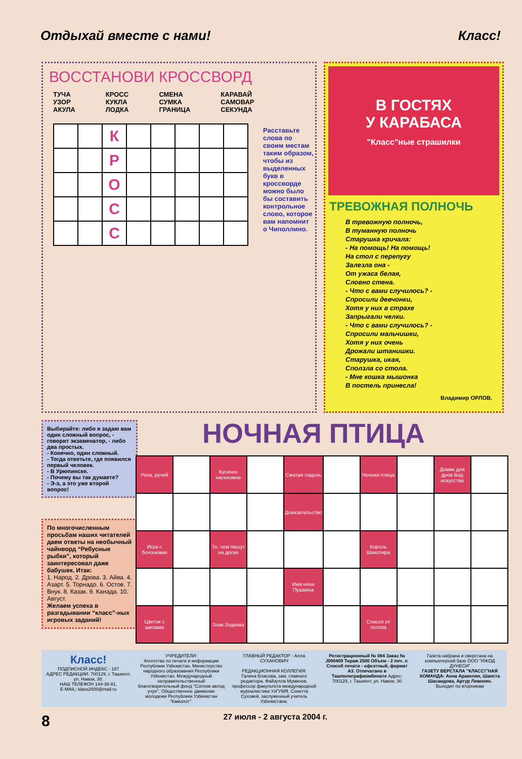Отдыхай вместе с нами! Класс!
ВОССТАНОВИ КРОССВОРД
ТУЧА
УЗОР
АКУЛА
КРОСС
КУКЛА
ЛОДКА
СМЕНА
СУМКА
ГРАНИЦА
КАРАВАЙ
САМОВАР
СЕКУНДА
| | | К | | | | | |
| | | Р | | | | | |
| | | О | | | | | |
| | | С | | | | | |
| | | С | | | | | |
Расставьте слова по своим местам таким образом, чтобы из выделенных букв в кроссворде можно было бы составить контрольное слово, которое вам напомнит о Чиполлино.
В ГОСТЯХ
У КАРАБАСА
"Класс"ные страшилки
ТРЕВОЖНАЯ ПОЛНОЧЬ
В тревожную полночь,
В туманную полночь
Старушка кричала:
- На помощь! На помощь!
На стол с перепугу
Залезла она -
От ужаса белая,
Словно стена.
- Что с вами случилось? -
Спросили девчонки,
Хотя у них в страхе
Запрыгали челки.
- Что с вами случилось? -
Спросили мальчишки,
Хотя у них очень
Дрожали штанишки.
Старушка, икая,
Сползла со стола.
- Мне кошка мышонка
В постель принесла!
Владимир ОРЛОВ.
НОЧНАЯ ПТИЦА
Выбирайте: либо я задаю вам один сложный вопрос, - говорит экзаменатор, - либо два простых.
- Конечно, один сложный.
- Тогда ответьте, где появился первый человек.
- В Урюпинске.
- Почему вы так думаете?
- Э-э, а это уже второй вопрос!
По многочисленным просьбам наших читателей даем ответы на необычный чайнворд “Ребусные рыбки”, который заинтересовал даже бабушек. Итак:
1. Народ. 2. Дрова. 3. Айва. 4. Азарт. 5. Торнадо. 6. Остов. 7. Внук. 8. Казак. 9. Канада. 10. Август.
Желаем успеха в разгадывании “класс”-ных игровых заданий!
| Река, ручей | | Кусачее насекомое | | Сжатая ладонь | | Ночная птица | | Домик для дров Вид искусства | |
| | | | | Доказательство | | | | | |
| Игра с бочонками | | То, чем пишут на доске | | | | Король Шекспира | | | |
| | | | | Имя няни Пушкина | | | | | |
| Цветок с шипами | | Знак Зодиака | | | | Спасся от потопа | | | |
Класс!
ПОДПИСНОЙ ИНДЕКС - 187
АДРЕС РЕДАКЦИИ: 700129, г. Ташкент, ул. Навои, 30.
НАШ ТЕЛЕФОН 144-36-81.
E-MAIL: klass2000@mail.ru
УЧРЕДИТЕЛИ:
Агентство по печати и информации Республики Узбекистан, Министерство народного образования Республики Узбекистан, Международный неправительственный благотворительный фонд "Соглом авлод учун", Общественное движение молодежи Республики Узбекистан "Камолот".
ГЛАВНЫЙ РЕДАКТОР - Алла СУХАНОВИЧ
РЕДАКЦИОННАЯ КОЛЛЕГИЯ:
Галина Власова, зам. главного редактора. Файзулла Муминов, профессор факультета международной журналистики УзГУМЯ. Сонетта Суховей, заслуженный учитель Узбекистана.
Регистрационный № 084 Заказ № J000409 Тираж 2500 Объем - 2 печ. л. Способ печати - офсетный, формат А3. Отпечатано в Ташполиграфкомбинате Адрес: 700129, г. Ташкент, ул. Навои, 30
Газета набрана и сверстана на компьютерной базе ООО "ИЖОД ДУНЕСИ"
ГАЗЕТУ ВЕРСТАЛА "КЛАСС!"НАЯ КОМАНДА: Анна Аракелян, Шаиста Шасаидова, Артур Левонян.
Выходит по вторникам
8 27 июля - 2 августа 2004 г.